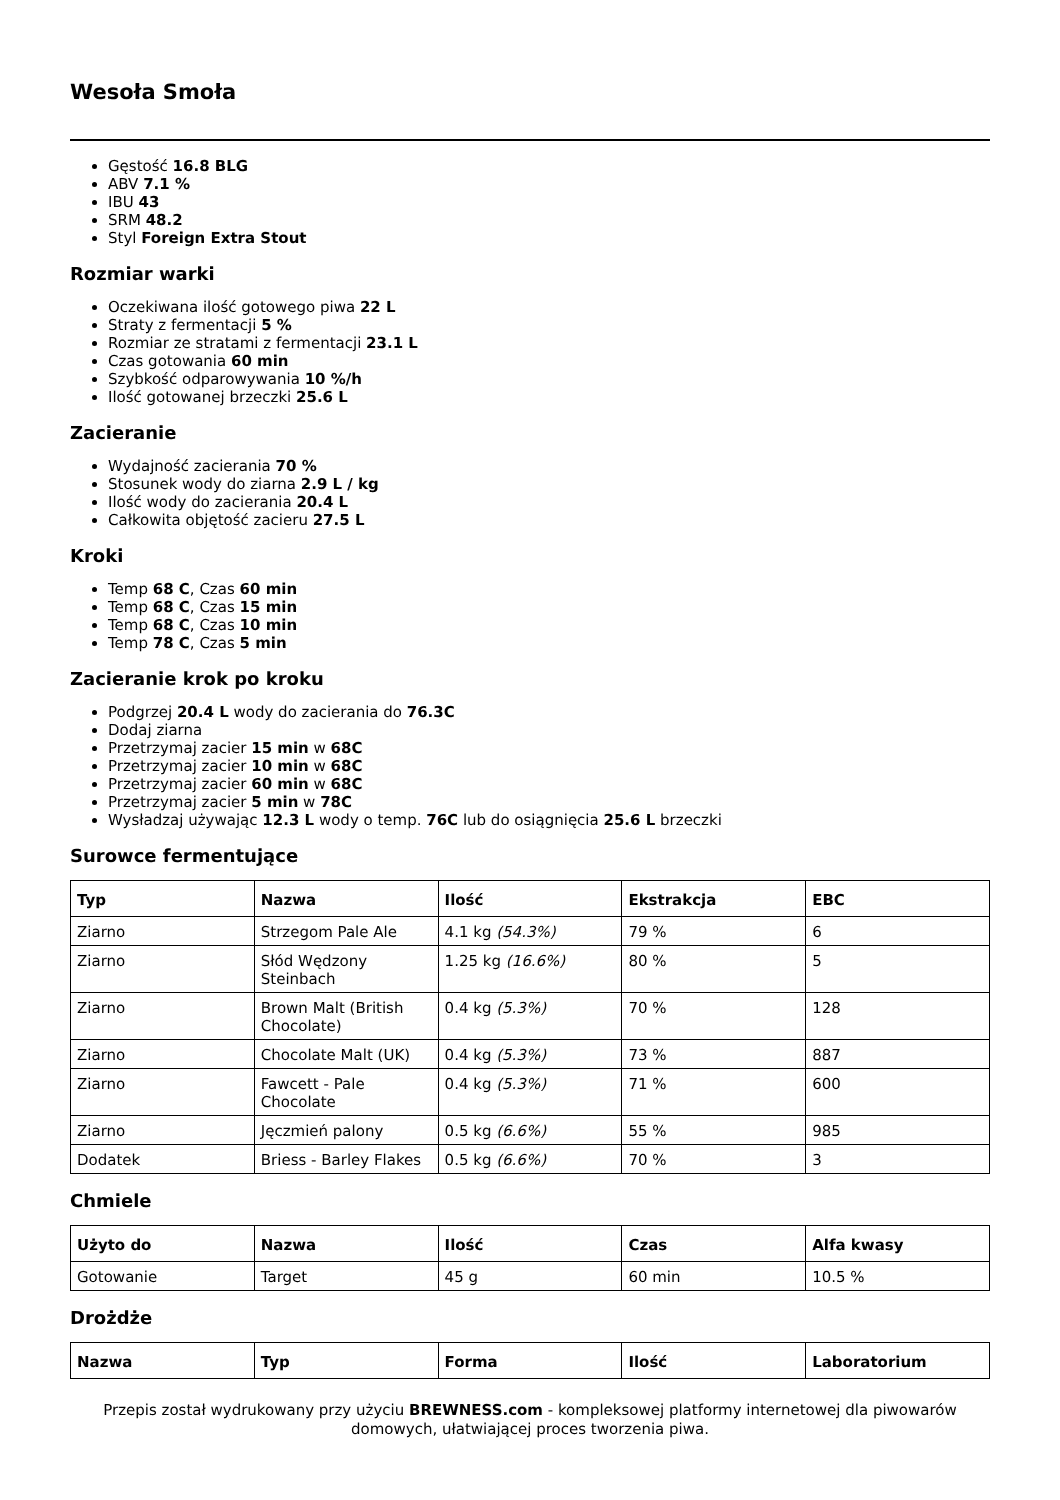Wesoła Smoła
Gęstość 16.8 BLG
ABV 7.1 %
IBU 43
SRM 48.2
Styl Foreign Extra Stout
Rozmiar warki
Oczekiwana ilość gotowego piwa 22 L
Straty z fermentacji 5 %
Rozmiar ze stratami z fermentacji 23.1 L
Czas gotowania 60 min
Szybkość odparowywania 10 %/h
Ilość gotowanej brzeczki 25.6 L
Zacieranie
Wydajność zacierania 70 %
Stosunek wody do ziarna 2.9 L / kg
Ilość wody do zacierania 20.4 L
Całkowita objętość zacieru 27.5 L
Kroki
Temp 68 C, Czas 60 min
Temp 68 C, Czas 15 min
Temp 68 C, Czas 10 min
Temp 78 C, Czas 5 min
Zacieranie krok po kroku
Podgrzej 20.4 L wody do zacierania do 76.3C
Dodaj ziarna
Przetrzymaj zacier 15 min w 68C
Przetrzymaj zacier 10 min w 68C
Przetrzymaj zacier 60 min w 68C
Przetrzymaj zacier 5 min w 78C
Wysładzaj używając 12.3 L wody o temp. 76C lub do osiągnięcia 25.6 L brzeczki
Surowce fermentujące
| Typ | Nazwa | Ilość | Ekstrakcja | EBC |
| --- | --- | --- | --- | --- |
| Ziarno | Strzegom Pale Ale | 4.1 kg (54.3%) | 79 % | 6 |
| Ziarno | Słód Wędzony Steinbach | 1.25 kg (16.6%) | 80 % | 5 |
| Ziarno | Brown Malt (British Chocolate) | 0.4 kg (5.3%) | 70 % | 128 |
| Ziarno | Chocolate Malt (UK) | 0.4 kg (5.3%) | 73 % | 887 |
| Ziarno | Fawcett - Pale Chocolate | 0.4 kg (5.3%) | 71 % | 600 |
| Ziarno | Jęczmień palony | 0.5 kg (6.6%) | 55 % | 985 |
| Dodatek | Briess - Barley Flakes | 0.5 kg (6.6%) | 70 % | 3 |
Chmiele
| Użyto do | Nazwa | Ilość | Czas | Alfa kwasy |
| --- | --- | --- | --- | --- |
| Gotowanie | Target | 45 g | 60 min | 10.5 % |
Drożdże
| Nazwa | Typ | Forma | Ilość | Laboratorium |
| --- | --- | --- | --- | --- |
Przepis został wydrukowany przy użyciu BREWNESS.com - kompleksowej platformy internetowej dla piwowarów domowych, ułatwiającej proces tworzenia piwa.